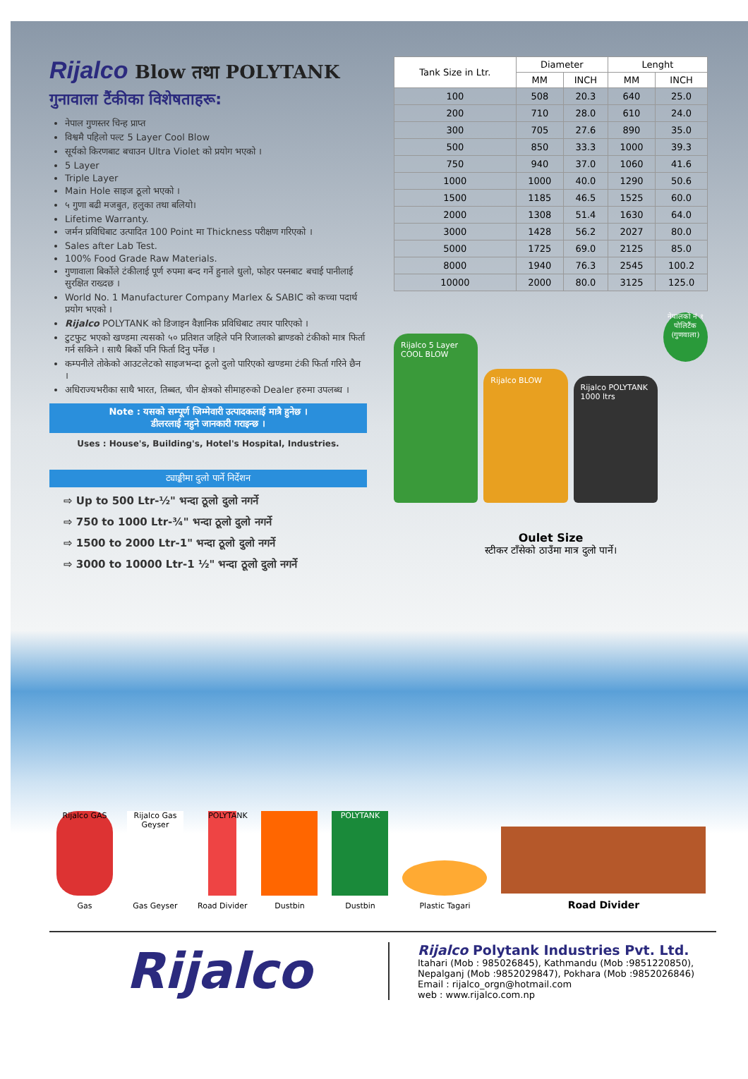Rijalco Blow तथा POLYTANK
गुनावाला टैंकीका विशेषताहरू:
नेपाल गुणस्तर चिन्ह प्राप्त
विश्वमै पहिलो पल्ट 5 Layer Cool Blow
सूर्यको किरणबाट बचाउन Ultra Violet को प्रयोग भएको ।
5 Layer
Triple Layer
Main Hole साइज ठूलो भएको ।
५ गुणा बढी मजबुत, हलुका तथा बलियो।
Lifetime Warranty.
जर्मन प्रविधिबाट उत्पादित 100 Point मा Thickness परीक्षण गरिएको ।
Sales after Lab Test.
100% Food Grade Raw Materials.
गुणावाला बिर्कोले टंकीलाई पूर्ण रुपमा बन्द गर्ने हुनाले धुलो, फोहर पस्नबाट बचाई पानीलाई सुरक्षित राख्दछ ।
World No. 1 Manufacturer Company Marlex & SABIC को कच्चा पदार्थ प्रयोग भएको ।
Rijalco POLYTANK को डिजाइन वैज्ञानिक प्रविधिबाट तयार पारिएको ।
टुटफुट भएको खण्डमा त्यसको ५० प्रतिशत जहिले पनि रिजालको ब्राण्डको टंकीको मात्र फिर्ता गर्न सकिने । साथै बिर्को पनि फिर्ता दिनु पर्नेछ ।
कम्पनीले तोकेको आउटलेटको साइजभन्दा ठूलो दुलो पारिएको खण्डमा टंकी फिर्ता गरिने छैन ।
अधिराज्यभरीका साथै भारत, तिब्बत, चीन क्षेत्रको सीमाहरुको Dealer हरुमा उपलब्ध ।
Note : यसको सम्पूर्ण जिम्मेवारी उत्पादकलाई मात्रै हुनेछ ।
डीलरलाई नहुने जानकारी गराइन्छ ।
Uses : House's, Building's, Hotel's Hospital, Industries.
ट्याङ्कीमा दुलो पार्ने निर्देशन
⇨ Up to 500 Ltr-½" भन्दा ठूलो दुलो नगर्ने
⇨ 750 to 1000 Ltr-¾" भन्दा ठूलो दुलो नगर्ने
⇨ 1500 to 2000 Ltr-1" भन्दा ठूलो दुलो नगर्ने
⇨ 3000 to 10000 Ltr-1 ½" भन्दा ठूलो दुलो नगर्ने
| Tank Size in Ltr. | Diameter | | Lenght | |
| --- | --- | --- | --- | --- |
| | MM | INCH | MM | INCH |
| 100 | 508 | 20.3 | 640 | 25.0 |
| 200 | 710 | 28.0 | 610 | 24.0 |
| 300 | 705 | 27.6 | 890 | 35.0 |
| 500 | 850 | 33.3 | 1000 | 39.3 |
| 750 | 940 | 37.0 | 1060 | 41.6 |
| 1000 | 1000 | 40.0 | 1290 | 50.6 |
| 1500 | 1185 | 46.5 | 1525 | 60.0 |
| 2000 | 1308 | 51.4 | 1630 | 64.0 |
| 3000 | 1428 | 56.2 | 2027 | 80.0 |
| 5000 | 1725 | 69.0 | 2125 | 85.0 |
| 8000 | 1940 | 76.3 | 2545 | 100.2 |
| 10000 | 2000 | 80.0 | 3125 | 125.0 |
Rijalco 5 Layer
COOL BLOW
Rijalco BLOW
Rijalco POLYTANK
1000 ltrs
नेपालको नं १ पोलिटैंक (गुणवाला)
Oulet Size
स्टीकर टाँसेको ठाउँमा मात्र दुलो पार्ने।
Rijalco GAS
Gas
Rijalco Gas Geyser
Gas Geyser
POLYTANK
Road Divider
Dustbin
POLYTANK
Dustbin
Plastic Tagari
Road Divider
Rijalco
Rijalco Polytank Industries Pvt. Ltd.
Itahari (Mob : 985026845), Kathmandu (Mob :9851220850),
Nepalganj (Mob :9852029847), Pokhara (Mob :9852026846)
Email : rijalco_orgn@hotmail.com
web : www.rijalco.com.np